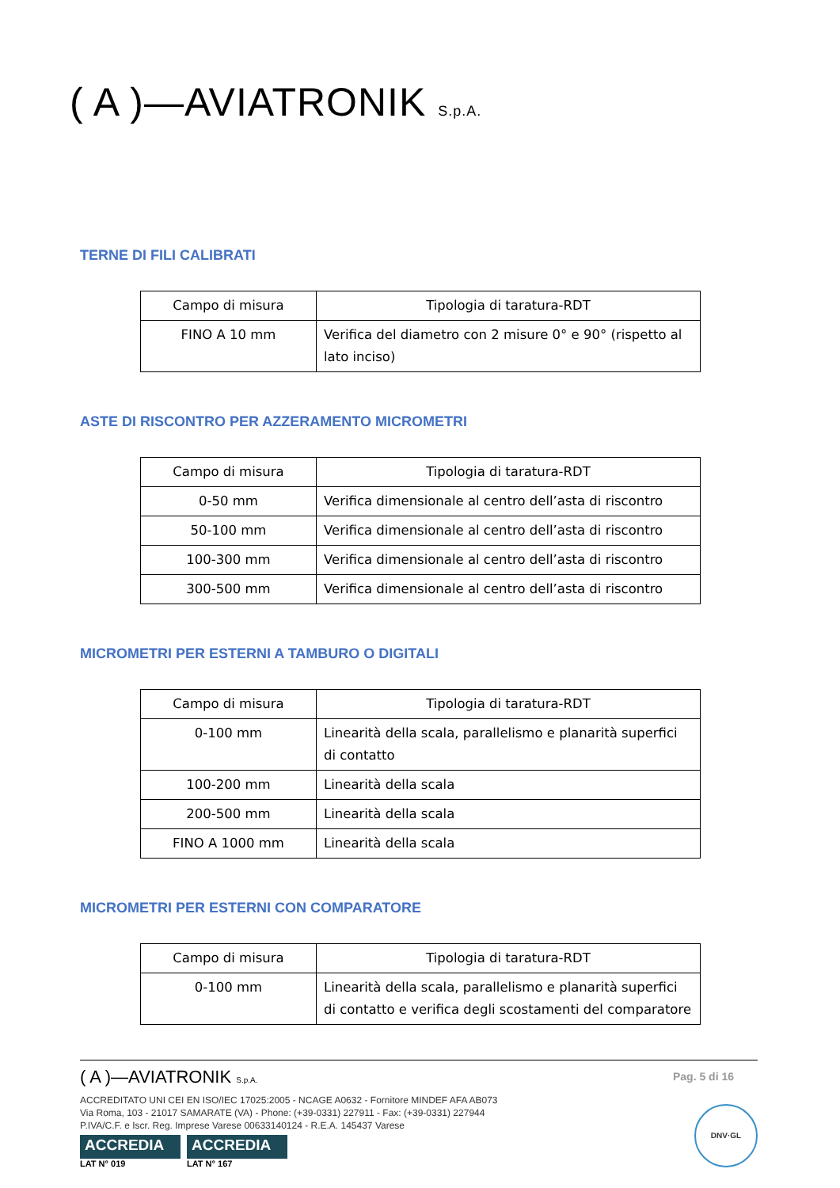( A )—AVIATRONIK S.p.A.
TERNE DI FILI CALIBRATI
| Campo di misura | Tipologia di taratura-RDT |
| --- | --- |
| FINO A 10 mm | Verifica del diametro con 2 misure 0° e 90° (rispetto al lato inciso) |
ASTE DI RISCONTRO PER AZZERAMENTO MICROMETRI
| Campo di misura | Tipologia di taratura-RDT |
| --- | --- |
| 0-50 mm | Verifica dimensionale al centro dell’asta di riscontro |
| 50-100 mm | Verifica dimensionale al centro dell’asta di riscontro |
| 100-300 mm | Verifica dimensionale al centro dell’asta di riscontro |
| 300-500 mm | Verifica dimensionale al centro dell’asta di riscontro |
MICROMETRI PER ESTERNI A TAMBURO O DIGITALI
| Campo di misura | Tipologia di taratura-RDT |
| --- | --- |
| 0-100 mm | Linearità della scala, parallelismo e planarità superfici di contatto |
| 100-200 mm | Linearità della scala |
| 200-500 mm | Linearità della scala |
| FINO A 1000 mm | Linearità della scala |
MICROMETRI PER ESTERNI CON COMPARATORE
| Campo di misura | Tipologia di taratura-RDT |
| --- | --- |
| 0-100 mm | Linearità della scala, parallelismo e planarità superfici di contatto e verifica degli scostamenti del comparatore |
( A )—AVIATRONIK S.p.A.
Pag. 5 di 16
ACCREDITATO UNI CEI EN ISO/IEC 17025:2005 - NCAGE A0632 - Fornitore MINDEF AFA AB073
Via Roma, 103 - 21017 SAMARATE (VA) - Phone: (+39-0331) 227911 - Fax: (+39-0331) 227944
P.IVA/C.F. e Iscr. Reg. Imprese Varese 00633140124 - R.E.A. 145437 Varese
ACCREDIA LAT N° 019
ACCREDIA LAT N° 167
DNV·GL